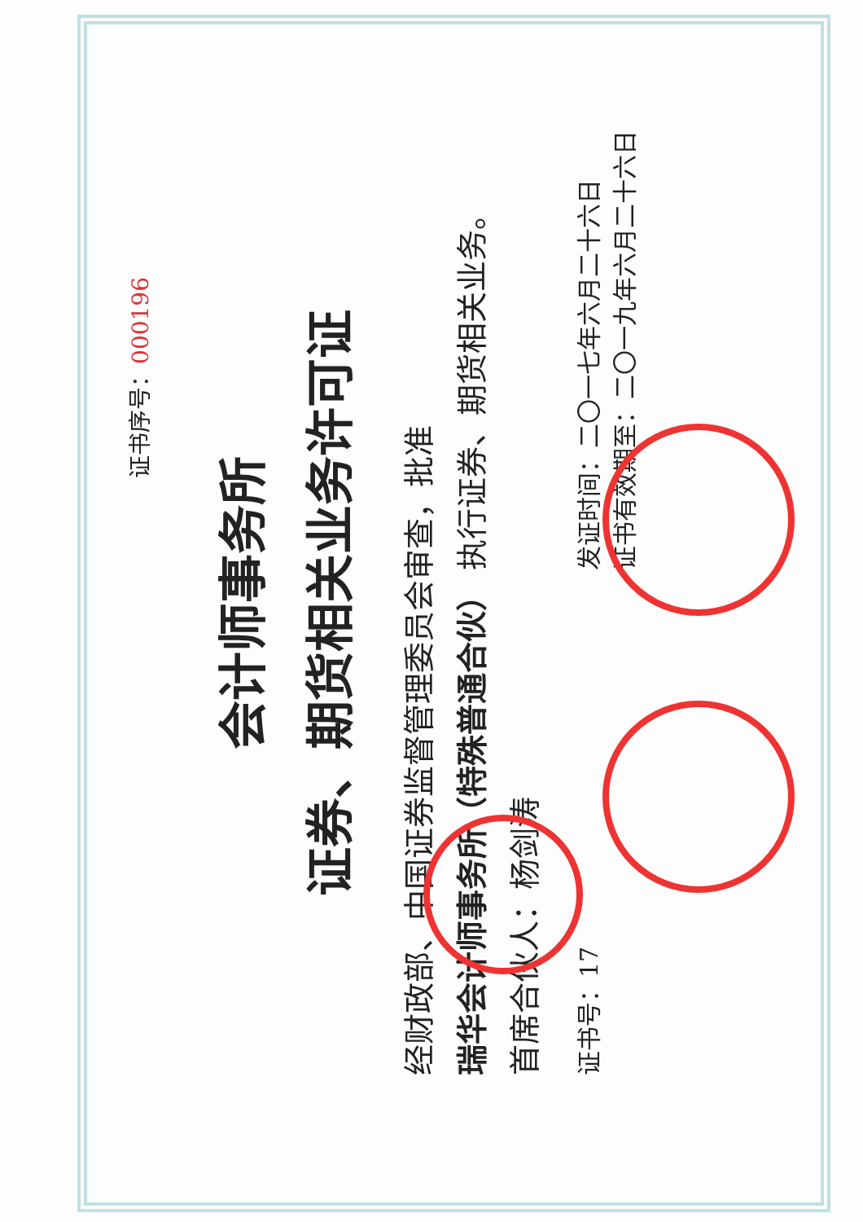证书序号：000196
会计师事务所
证券、期货相关业务许可证
经财政部、中国证券监督管理委员会审查，批准
瑞华会计师事务所（特殊普通合伙） 执行证券、期货相关业务。
首席合伙人：杨剑涛
证书号：17 发证时间：二〇一七年六月二十六日
证书有效期至：二〇一九年六月二十六日